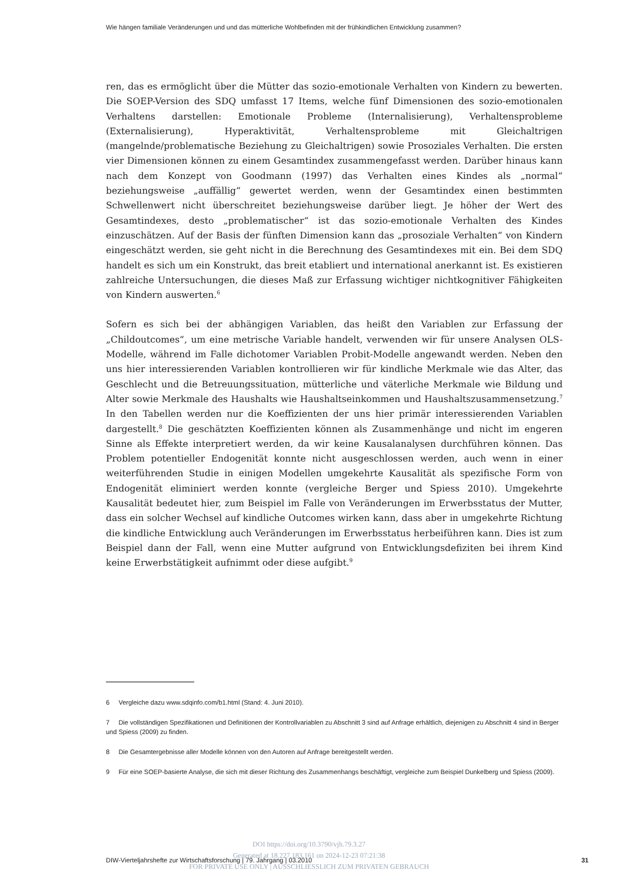Wie hängen familiale Veränderungen und und das mütterliche Wohlbefinden mit der frühkindlichen Entwicklung zusammen?
ren, das es ermöglicht über die Mütter das sozio-emotionale Verhalten von Kindern zu bewerten. Die SOEP-Version des SDQ umfasst 17 Items, welche fünf Dimensionen des sozio-emotionalen Verhaltens darstellen: Emotionale Probleme (Internalisierung), Verhaltensprobleme (Externalisierung), Hyperaktivität, Verhaltensprobleme mit Gleichaltrigen (mangelnde/problematische Beziehung zu Gleichaltrigen) sowie Prosoziales Verhalten. Die ersten vier Dimensionen können zu einem Gesamtindex zusammengefasst werden. Darüber hinaus kann nach dem Konzept von Goodmann (1997) das Verhalten eines Kindes als „normal“ beziehungsweise „auffällig“ gewertet werden, wenn der Gesamtindex einen bestimmten Schwellenwert nicht überschreitet beziehungsweise darüber liegt. Je höher der Wert des Gesamtindexes, desto „problematischer“ ist das sozio-emotionale Verhalten des Kindes einzuschätzen. Auf der Basis der fünften Dimension kann das „prosoziale Verhalten“ von Kindern eingeschätzt werden, sie geht nicht in die Berechnung des Gesamtindexes mit ein. Bei dem SDQ handelt es sich um ein Konstrukt, das breit etabliert und international anerkannt ist. Es existieren zahlreiche Untersuchungen, die dieses Maß zur Erfassung wichtiger nichtkognitiver Fähigkeiten von Kindern auswerten.<sup>6</sup>
Sofern es sich bei der abhängigen Variablen, das heißt den Variablen zur Erfassung der „Childoutcomes“, um eine metrische Variable handelt, verwenden wir für unsere Analysen OLS-Modelle, während im Falle dichotomer Variablen Probit-Modelle angewandt werden. Neben den uns hier interessierenden Variablen kontrollieren wir für kindliche Merkmale wie das Alter, das Geschlecht und die Betreuungssituation, mütterliche und väterliche Merkmale wie Bildung und Alter sowie Merkmale des Haushalts wie Haushaltseinkommen und Haushaltszusammensetzung.<sup>7</sup> In den Tabellen werden nur die Koeffizienten der uns hier primär interessierenden Variablen dargestellt.<sup>8</sup> Die geschätzten Koeffizienten können als Zusammenhänge und nicht im engeren Sinne als Effekte interpretiert werden, da wir keine Kausalanalysen durchführen können. Das Problem potentieller Endogenität konnte nicht ausgeschlossen werden, auch wenn in einer weiterführenden Studie in einigen Modellen umgekehrte Kausalität als spezifische Form von Endogenität eliminiert werden konnte (vergleiche Berger und Spiess 2010). Umgekehrte Kausalität bedeutet hier, zum Beispiel im Falle von Veränderungen im Erwerbsstatus der Mutter, dass ein solcher Wechsel auf kindliche Outcomes wirken kann, dass aber in umgekehrte Richtung die kindliche Entwicklung auch Veränderungen im Erwerbsstatus herbeiführen kann. Dies ist zum Beispiel dann der Fall, wenn eine Mutter aufgrund von Entwicklungsdefiziten bei ihrem Kind keine Erwerbstätigkeit aufnimmt oder diese aufgibt.<sup>9</sup>
6 Vergleiche dazu www.sdqinfo.com/b1.html (Stand: 4. Juni 2010).
7 Die vollständigen Spezifikationen und Definitionen der Kontrollvariablen zu Abschnitt 3 sind auf Anfrage erhältlich, diejenigen zu Abschnitt 4 sind in Berger und Spiess (2009) zu finden.
8 Die Gesamtergebnisse aller Modelle können von den Autoren auf Anfrage bereitgestellt werden.
9 Für eine SOEP-basierte Analyse, die sich mit dieser Richtung des Zusammenhangs beschäftigt, vergleiche zum Beispiel Dunkelberg und Spiess (2009).
DIW-Vierteljahrshefte zur Wirtschaftsforschung | 79. Jahrgang | 03.2010 31
DOI https://doi.org/10.3790/vjh.79.3.27
Generated at 18.227.183.161 on 2024-12-23 07:21:38
FOR PRIVATE USE ONLY | AUSSCHLIESSLICH ZUM PRIVATEN GEBRAUCH